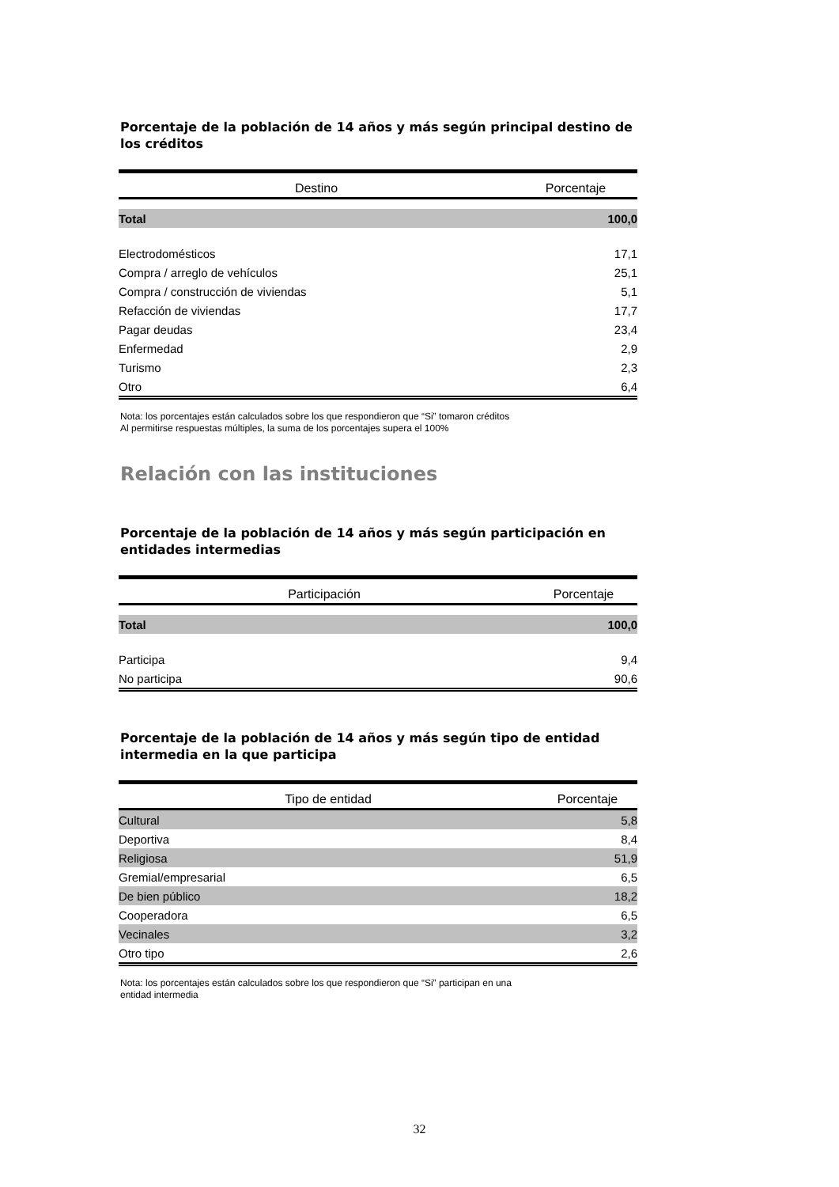Porcentaje de la población de 14 años y más según principal destino de los créditos
| Destino | Porcentaje |
| --- | --- |
| Total | 100,0 |
| Electrodomésticos | 17,1 |
| Compra / arreglo de vehículos | 25,1 |
| Compra / construcción de viviendas | 5,1 |
| Refacción de viviendas | 17,7 |
| Pagar deudas | 23,4 |
| Enfermedad | 2,9 |
| Turismo | 2,3 |
| Otro | 6,4 |
Nota: los porcentajes están calculados sobre los que respondieron que “Si” tomaron créditos
Al permitirse respuestas múltiples, la suma de los porcentajes supera el 100%
Relación con las instituciones
Porcentaje de la población de 14 años y más según participación en entidades intermedias
| Participación | Porcentaje |
| --- | --- |
| Total | 100,0 |
| Participa | 9,4 |
| No participa | 90,6 |
Porcentaje de la población de 14 años y más según tipo de entidad intermedia en la que participa
| Tipo de entidad | Porcentaje |
| --- | --- |
| Cultural | 5,8 |
| Deportiva | 8,4 |
| Religiosa | 51,9 |
| Gremial/empresarial | 6,5 |
| De bien público | 18,2 |
| Cooperadora | 6,5 |
| Vecinales | 3,2 |
| Otro tipo | 2,6 |
Nota: los porcentajes están calculados sobre los que respondieron que “Si” participan en una
entidad intermedia
32